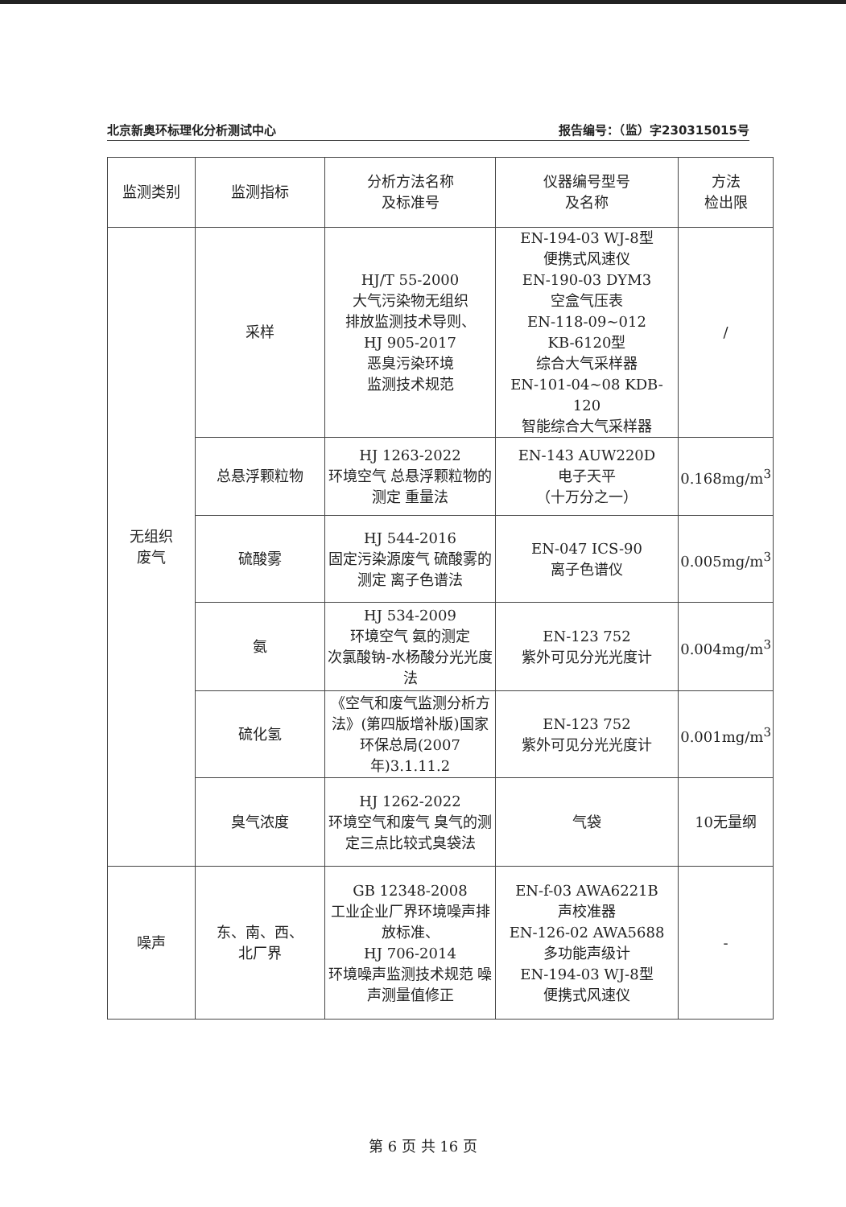北京新奥环标理化分析测试中心 报告编号：（监）字230315015号
| 监测类别 | 监测指标 | 分析方法名称 及标准号 | 仪器编号型号 及名称 | 方法 检出限 |
| --- | --- | --- | --- | --- |
| 无组织 废气 | 采样 | HJ/T 55-2000 大气污染物无组织 排放监测技术导则、 HJ 905-2017 恶臭污染环境 监测技术规范 | EN-194-03 WJ-8型 便携式风速仪 EN-190-03 DYM3 空盒气压表 EN-118-09~012 KB-6120型 综合大气采样器 EN-101-04~08 KDB-120 智能综合大气采样器 | / |
| | 总悬浮颗粒物 | HJ 1263-2022 环境空气 总悬浮颗粒物的测定 重量法 | EN-143 AUW220D 电子天平 （十万分之一） | 0.168mg/m<sup>3</sup> |
| | 硫酸雾 | HJ 544-2016 固定污染源废气 硫酸雾的测定 离子色谱法 | EN-047 ICS-90 离子色谱仪 | 0.005mg/m<sup>3</sup> |
| | 氨 | HJ 534-2009 环境空气 氨的测定 次氯酸钠-水杨酸分光光度法 | EN-123 752 紫外可见分光光度计 | 0.004mg/m<sup>3</sup> |
| | 硫化氢 | 《空气和废气监测分析方法》(第四版增补版)国家环保总局(2007年)3.1.11.2 | EN-123 752 紫外可见分光光度计 | 0.001mg/m<sup>3</sup> |
| | 臭气浓度 | HJ 1262-2022 环境空气和废气 臭气的测定三点比较式臭袋法 | 气袋 | 10无量纲 |
| 噪声 | 东、南、西、 北厂界 | GB 12348-2008 工业企业厂界环境噪声排放标准、 HJ 706-2014 环境噪声监测技术规范 噪声测量值修正 | EN-f-03 AWA6221B 声校准器 EN-126-02 AWA5688 多功能声级计 EN-194-03 WJ-8型 便携式风速仪 | - |
第 6 页 共 16 页